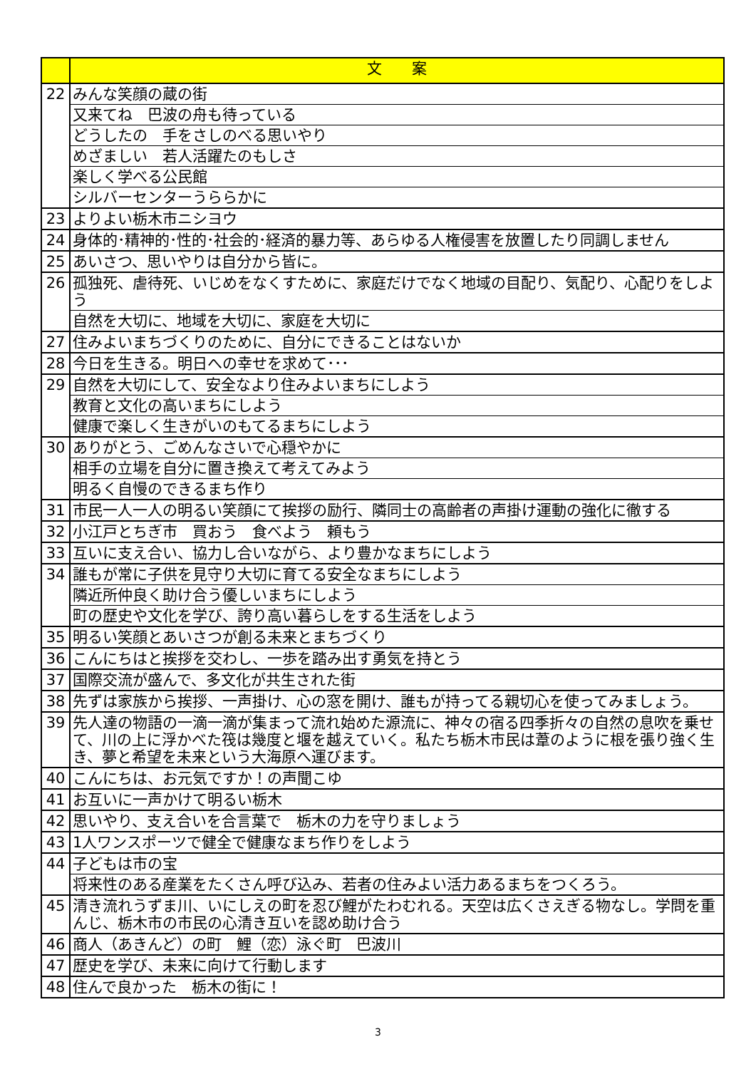| | 文 案 |
| --- | --- |
| 22 | みんな笑顔の蔵の街 |
| | 又来てね 巴波の舟も待っている |
| | どうしたの 手をさしのべる思いやり |
| | めざましい 若人活躍たのもしさ |
| | 楽しく学べる公民館 |
| | シルバーセンターうららかに |
| 23 | よりよい栃木市ニシヨウ |
| 24 | 身体的･精神的･性的･社会的･経済的暴力等、あらゆる人権侵害を放置したり同調しません |
| 25 | あいさつ、思いやりは自分から皆に。 |
| 26 | 孤独死、虐待死、いじめをなくすために、家庭だけでなく地域の目配り、気配り、心配りをしよう |
| | 自然を大切に、地域を大切に、家庭を大切に |
| 27 | 住みよいまちづくりのために、自分にできることはないか |
| 28 | 今日を生きる。明日への幸せを求めて･･･ |
| 29 | 自然を大切にして、安全なより住みよいまちにしよう |
| | 教育と文化の高いまちにしよう |
| | 健康で楽しく生きがいのもてるまちにしよう |
| 30 | ありがとう、ごめんなさいで心穏やかに |
| | 相手の立場を自分に置き換えて考えてみよう |
| | 明るく自慢のできるまち作り |
| 31 | 市民一人一人の明るい笑顔にて挨拶の励行、隣同士の高齢者の声掛け運動の強化に徹する |
| 32 | 小江戸とちぎ市 買おう 食べよう 頼もう |
| 33 | 互いに支え合い、協力し合いながら、より豊かなまちにしよう |
| 34 | 誰もが常に子供を見守り大切に育てる安全なまちにしよう |
| | 隣近所仲良く助け合う優しいまちにしよう |
| | 町の歴史や文化を学び、誇り高い暮らしをする生活をしよう |
| 35 | 明るい笑顔とあいさつが創る未来とまちづくり |
| 36 | こんにちはと挨拶を交わし、一歩を踏み出す勇気を持とう |
| 37 | 国際交流が盛んで、多文化が共生された街 |
| 38 | 先ずは家族から挨拶、一声掛け、心の窓を開け、誰もが持ってる親切心を使ってみましょう。 |
| 39 | 先人達の物語の一滴一滴が集まって流れ始めた源流に、神々の宿る四季折々の自然の息吹を乗せて、川の上に浮かべた筏は幾度と堰を越えていく。私たち栃木市民は葦のように根を張り強く生き、夢と希望を未来という大海原へ運びます。 |
| 40 | こんにちは、お元気ですか！の声聞こゆ |
| 41 | お互いに一声かけて明るい栃木 |
| 42 | 思いやり、支え合いを合言葉で 栃木の力を守りましょう |
| 43 | 1人ワンスポーツで健全で健康なまち作りをしよう |
| 44 | 子どもは市の宝 |
| | 将来性のある産業をたくさん呼び込み、若者の住みよい活力あるまちをつくろう。 |
| 45 | 清き流れうずま川、いにしえの町を忍び鯉がたわむれる。天空は広くさえぎる物なし。学問を重んじ、栃木市の市民の心清き互いを認め助け合う |
| 46 | 商人（あきんど）の町 鯉（恋）泳ぐ町 巴波川 |
| 47 | 歴史を学び、未来に向けて行動します |
| 48 | 住んで良かった 栃木の街に！ |
3